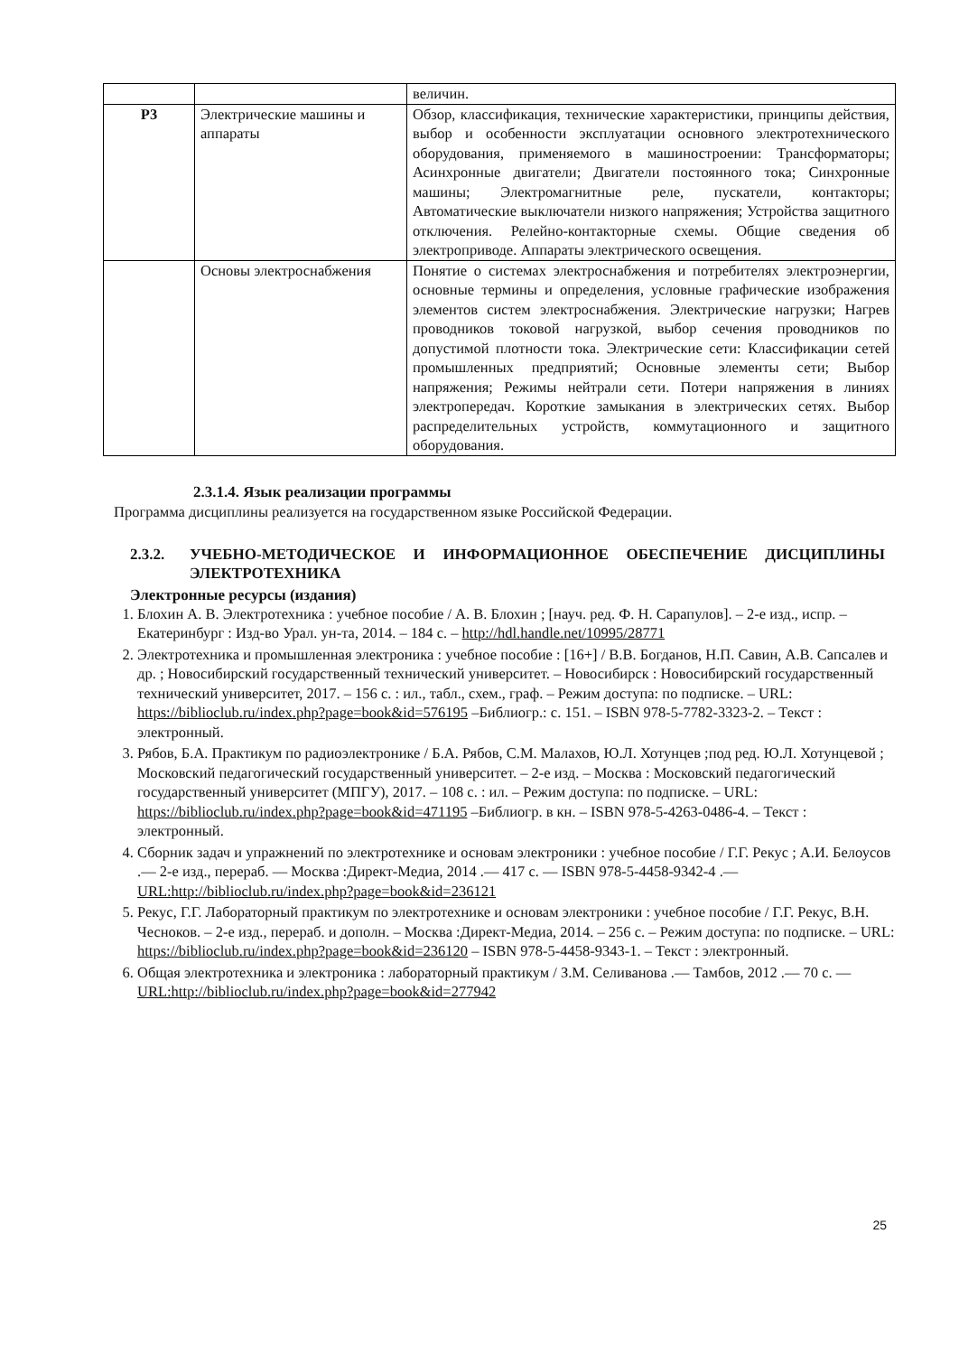| | | величин. |
| Р3 | Электрические машины и аппараты | Обзор, классификация, технические характеристики, принципы действия, выбор и особенности эксплуатации основного электротехнического оборудования, применяемого в машиностроении: Трансформаторы; Асинхронные двигатели; Двигатели постоянного тока; Синхронные машины; Электромагнитные реле, пускатели, контакторы; Автоматические выключатели низкого напряжения; Устройства защитного отключения. Релейно-контакторные схемы. Общие сведения об электроприводе. Аппараты электрического освещения. |
| | Основы электроснабжения | Понятие о системах электроснабжения и потребителях электроэнергии, основные термины и определения, условные графические изображения элементов систем электроснабжения. Электрические нагрузки; Нагрев проводников токовой нагрузкой, выбор сечения проводников по допустимой плотности тока. Электрические сети: Классификации сетей промышленных предприятий; Основные элементы сети; Выбор напряжения; Режимы нейтрали сети. Потери напряжения в линиях электропередач. Короткие замыкания в электрических сетях. Выбор распределительных устройств, коммутационного и защитного оборудования. |
2.3.1.4. Язык реализации программы
Программа дисциплины реализуется на государственном языке Российской Федерации.
2.3.2. УЧЕБНО-МЕТОДИЧЕСКОЕ И ИНФОРМАЦИОННОЕ ОБЕСПЕЧЕНИЕ ДИСЦИПЛИНЫ ЭЛЕКТРОТЕХНИКА
Электронные ресурсы (издания)
1. Блохин А. В. Электротехника : учебное пособие / А. В. Блохин ; [науч. ред. Ф. Н. Сарапулов]. – 2-е изд., испр. – Екатеринбург : Изд-во Урал. ун-та, 2014. – 184 с. – http://hdl.handle.net/10995/28771
2. Электротехника и промышленная электроника : учебное пособие : [16+] / В.В. Богданов, Н.П. Савин, А.В. Сапсалев и др. ; Новосибирский государственный технический университет. – Новосибирск : Новосибирский государственный технический университет, 2017. – 156 с. : ил., табл., схем., граф. – Режим доступа: по подписке. – URL: https://biblioclub.ru/index.php?page=book&id=576195 –Библиогр.: с. 151. – ISBN 978-5-7782-3323-2. – Текст : электронный.
3. Рябов, Б.А. Практикум по радиоэлектронике / Б.А. Рябов, С.М. Малахов, Ю.Л. Хотунцев ;под ред. Ю.Л. Хотунцевой ; Московский педагогический государственный университет. – 2-е изд. – Москва : Московский педагогический государственный университет (МПГУ), 2017. – 108 с. : ил. – Режим доступа: по подписке. – URL: https://biblioclub.ru/index.php?page=book&id=471195 –Библиогр. в кн. – ISBN 978-5-4263-0486-4. – Текст : электронный.
4. Сборник задач и упражнений по электротехнике и основам электроники : учебное пособие / Г.Г. Рекус ; А.И. Белоусов .— 2-е изд., перераб. — Москва :Директ-Медиа, 2014 .— 417 с. — ISBN 978-5-4458-9342-4 .— URL:http://biblioclub.ru/index.php?page=book&id=236121
5. Рекус, Г.Г. Лабораторный практикум по электротехнике и основам электроники : учебное пособие / Г.Г. Рекус, В.Н. Чесноков. – 2-е изд., перераб. и дополн. – Москва :Директ-Медиа, 2014. – 256 с. – Режим доступа: по подписке. – URL: https://biblioclub.ru/index.php?page=book&id=236120 – ISBN 978-5-4458-9343-1. – Текст : электронный.
6. Общая электротехника и электроника : лабораторный практикум / З.М. Селиванова .— Тамбов, 2012 .— 70 с. — URL:http://biblioclub.ru/index.php?page=book&id=277942
25